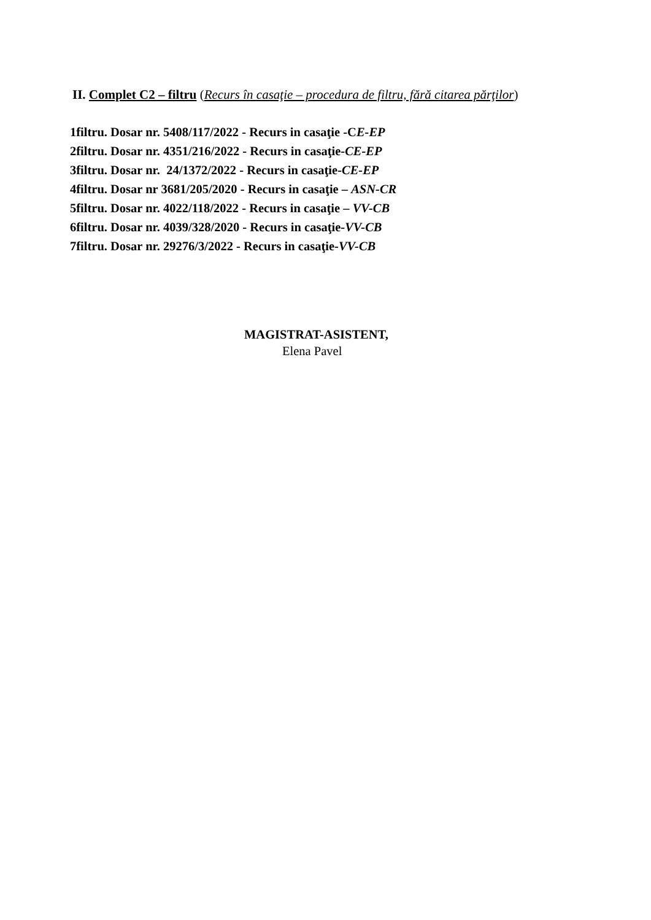II. Complet C2 – filtru (Recurs în casaţie – procedura de filtru, fără citarea părţilor)
1filtru. Dosar nr. 5408/117/2022 - Recurs in casaţie -CE-EP
2filtru. Dosar nr. 4351/216/2022 - Recurs in casaţie-CE-EP
3filtru. Dosar nr. 24/1372/2022 - Recurs in casaţie-CE-EP
4filtru. Dosar nr 3681/205/2020 - Recurs in casaţie – ASN-CR
5filtru. Dosar nr. 4022/118/2022 - Recurs in casaţie – VV-CB
6filtru. Dosar nr. 4039/328/2020 - Recurs in casaţie-VV-CB
7filtru. Dosar nr. 29276/3/2022 - Recurs in casaţie-VV-CB
MAGISTRAT-ASISTENT,
Elena Pavel